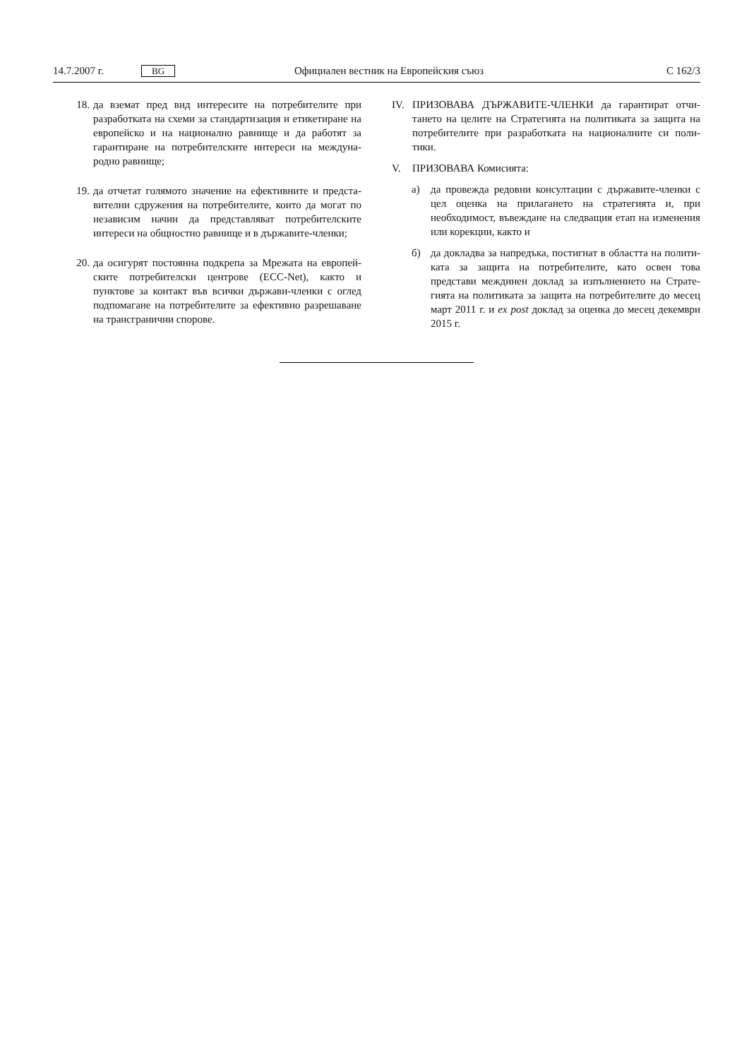14.7.2007 г. BG Официален вестник на Европейския съюз C 162/3
18. да вземат пред вид интересите на потребителите при разработката на схеми за стандартизация и етикетиране на европейско и на национално равнище и да работят за гарантиране на потребителските интереси на междуна-родно равнище;
19. да отчетат голямото значение на ефективните и предста-вителни сдружения на потребителите, които да могат по независим начин да представляват потребителските интереси на общностно равнище и в държавите-членки;
20. да осигурят постоянна подкрепа за Мрежата на европей-ските потребителски центрове (ECC-Net), както и пунктове за контакт във всички държави-членки с оглед подпомагане на потребителите за ефективно разрешаване на трансгранични спорове.
IV. ПРИЗОВАВА ДЪРЖАВИТЕ-ЧЛЕНКИ да гарантират отчи-тането на целите на Стратегията на политиката за защита на потребителите при разработката на националните си поли-тики.
V. ПРИЗОВАВА Комисията:
а) да провежда редовни консултации с държавите-членки с цел оценка на прилагането на стратегията и, при необходимост, въвеждане на следващия етап на изменения или корекции, както и
б) да докладва за напредъка, постигнат в областта на полити-ката за защита на потребителите, като освен това представи междинен доклад за изпълнението на Страте-гията на политиката за защита на потребителите до месец март 2011 г. и ex post доклад за оценка до месец декември 2015 г.